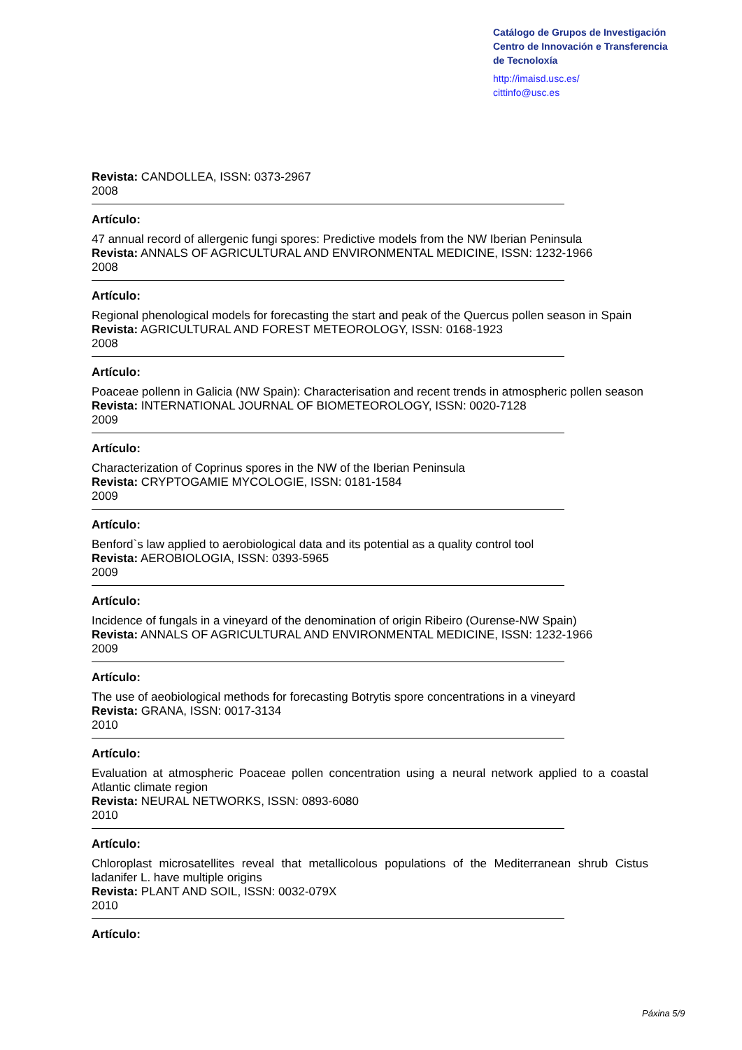Catálogo de Grupos de Investigación
Centro de Innovación e Transferencia
de Tecnoloxía
http://imaisd.usc.es/
cittinfo@usc.es
Revista: CANDOLLEA, ISSN: 0373-2967
2008
Artículo:
47 annual record of allergenic fungi spores: Predictive models from the NW Iberian Peninsula
Revista: ANNALS OF AGRICULTURAL AND ENVIRONMENTAL MEDICINE, ISSN: 1232-1966
2008
Artículo:
Regional phenological models for forecasting the start and peak of the Quercus pollen season in Spain
Revista: AGRICULTURAL AND FOREST METEOROLOGY, ISSN: 0168-1923
2008
Artículo:
Poaceae pollenn in Galicia (NW Spain): Characterisation and recent trends in atmospheric pollen season
Revista: INTERNATIONAL JOURNAL OF BIOMETEOROLOGY, ISSN: 0020-7128
2009
Artículo:
Characterization of Coprinus spores in the NW of the Iberian Peninsula
Revista: CRYPTOGAMIE MYCOLOGIE, ISSN: 0181-1584
2009
Artículo:
Benford`s law applied to aerobiological data and its potential as a quality control tool
Revista: AEROBIOLOGIA, ISSN: 0393-5965
2009
Artículo:
Incidence of fungals in a vineyard of the denomination of origin Ribeiro (Ourense-NW Spain)
Revista: ANNALS OF AGRICULTURAL AND ENVIRONMENTAL MEDICINE, ISSN: 1232-1966
2009
Artículo:
The use of aeobiological methods for forecasting Botrytis spore concentrations in a vineyard
Revista: GRANA, ISSN: 0017-3134
2010
Artículo:
Evaluation at atmospheric Poaceae pollen concentration using a neural network applied to a coastal Atlantic climate region
Revista: NEURAL NETWORKS, ISSN: 0893-6080
2010
Artículo:
Chloroplast microsatellites reveal that metallicolous populations of the Mediterranean shrub Cistus ladanifer L. have multiple origins
Revista: PLANT AND SOIL, ISSN: 0032-079X
2010
Artículo:
Páxina 5/9